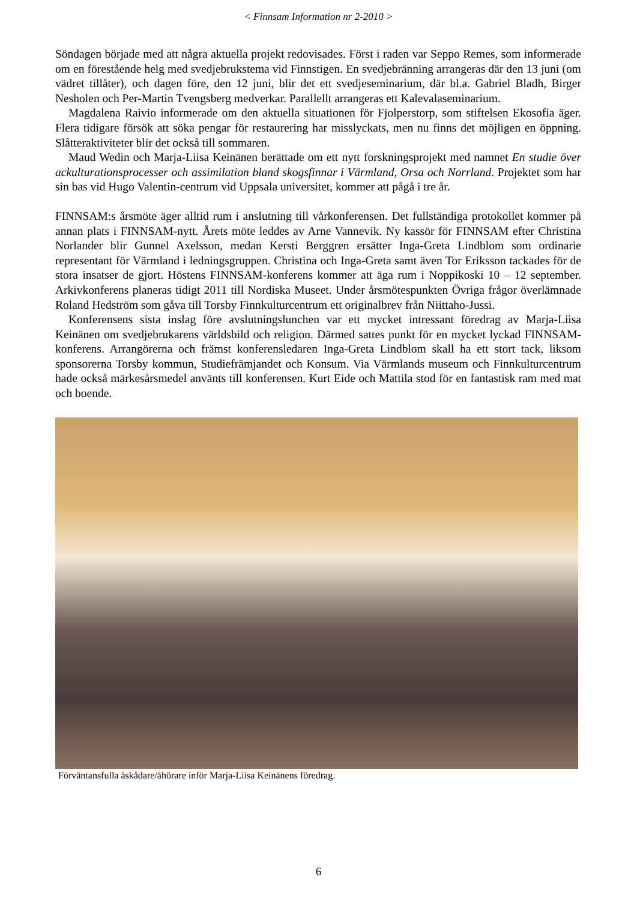< Finnsam Information nr 2-2010 >
Söndagen började med att några aktuella projekt redovisades. Först i raden var Seppo Remes, som informerade om en förestående helg med svedjebrukstema vid Finnstigen. En svedjebränning arrangeras där den 13 juni (om vädret tillåter), och dagen före, den 12 juni, blir det ett svedjeseminarium, där bl.a. Gabriel Bladh, Birger Nesholen och Per-Martin Tvengsberg medverkar. Parallellt arrangeras ett Kalevalaseminarium.
Magdalena Raivio informerade om den aktuella situationen för Fjolperstorp, som stiftelsen Ekosofia äger. Flera tidigare försök att söka pengar för restaurering har misslyckats, men nu finns det möjligen en öppning. Slåtteraktiviteter blir det också till sommaren.
Maud Wedin och Marja-Liisa Keinänen berättade om ett nytt forskningsprojekt med namnet En studie över ackulturationsprocesser och assimilation bland skogsfinnar i Värmland, Orsa och Norrland. Projektet som har sin bas vid Hugo Valentin-centrum vid Uppsala universitet, kommer att pågå i tre år.
FINNSAM:s årsmöte äger alltid rum i anslutning till vårkonferensen. Det fullständiga protokollet kommer på annan plats i FINNSAM-nytt. Årets möte leddes av Arne Vannevik. Ny kassör för FINNSAM efter Christina Norlander blir Gunnel Axelsson, medan Kersti Berggren ersätter Inga-Greta Lindblom som ordinarie representant för Värmland i ledningsgruppen. Christina och Inga-Greta samt även Tor Eriksson tackades för de stora insatser de gjort. Höstens FINNSAM-konferens kommer att äga rum i Noppikoski 10 – 12 september. Arkivkonferens planeras tidigt 2011 till Nordiska Museet. Under årsmötespunkten Övriga frågor överlämnade Roland Hedström som gåva till Torsby Finnkulturcentrum ett originalbrev från Niittaho-Jussi.
Konferensens sista inslag före avslutningslunchen var ett mycket intressant föredrag av Marja-Liisa Keinänen om svedjebrukarens världsbild och religion. Därmed sattes punkt för en mycket lyckad FINNSAM-konferens. Arrangörerna och främst konferensledaren Inga-Greta Lindblom skall ha ett stort tack, liksom sponsorerna Torsby kommun, Studiefrämjandet och Konsum. Via Värmlands museum och Finnkulturcentrum hade också märkesårsmedel använts till konferensen. Kurt Eide och Mattila stod för en fantastisk ram med mat och boende.
Förväntansfulla åskådare/åhörare inför Marja-Liisa Keinänens föredrag.
6